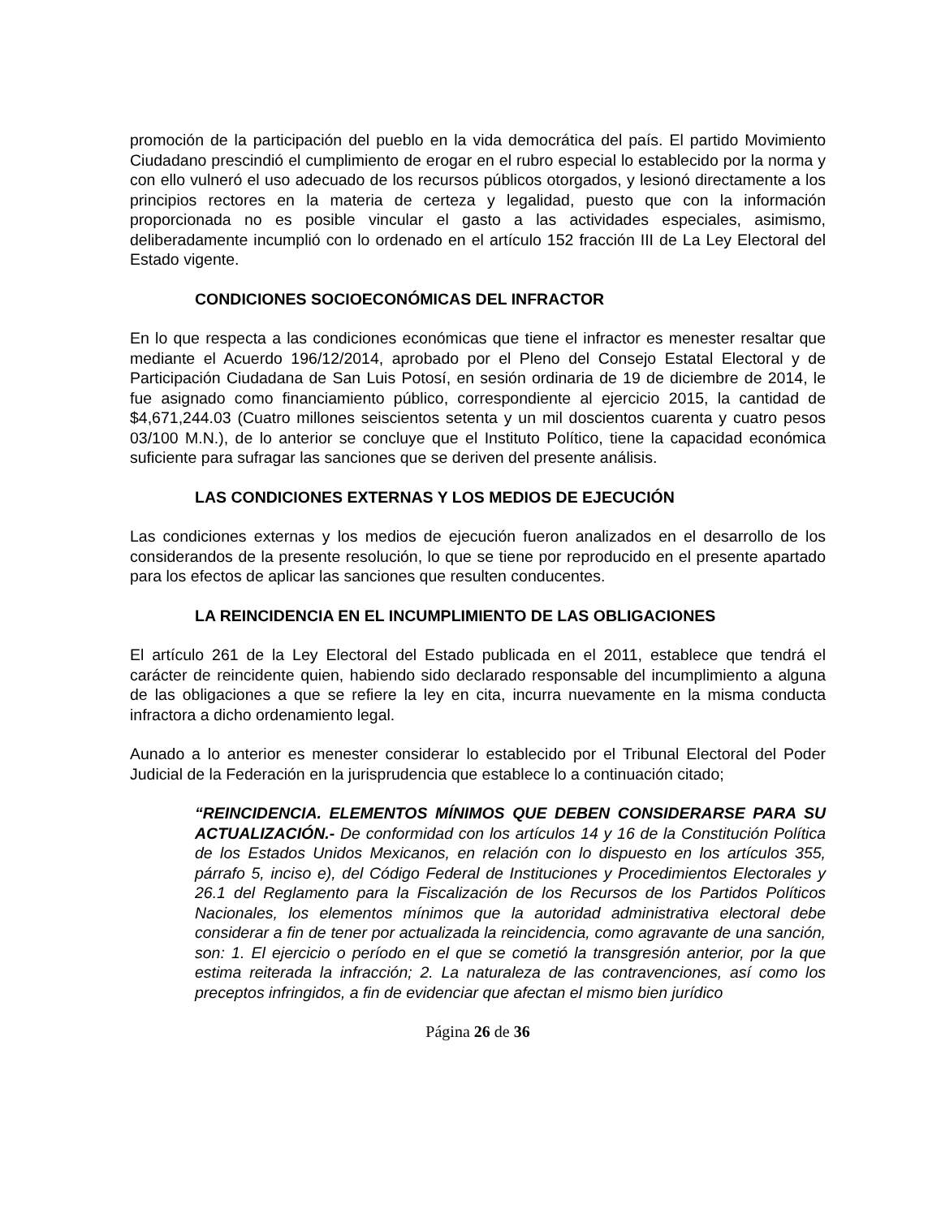promoción de la participación del pueblo en la vida democrática del país. El partido Movimiento Ciudadano prescindió el cumplimiento de erogar en el rubro especial lo establecido por la norma y con ello vulneró el uso adecuado de los recursos públicos otorgados, y lesionó directamente a los principios rectores en la materia de certeza y legalidad, puesto que con la información proporcionada no es posible vincular el gasto a las actividades especiales, asimismo, deliberadamente incumplió con lo ordenado en el artículo 152 fracción III de La Ley Electoral del Estado vigente.
CONDICIONES SOCIOECONÓMICAS DEL INFRACTOR
En lo que respecta a las condiciones económicas que tiene el infractor es menester resaltar que mediante el Acuerdo 196/12/2014, aprobado por el Pleno del Consejo Estatal Electoral y de Participación Ciudadana de San Luis Potosí, en sesión ordinaria de 19 de diciembre de 2014, le fue asignado como financiamiento público, correspondiente al ejercicio 2015, la cantidad de $4,671,244.03 (Cuatro millones seiscientos setenta y un mil doscientos cuarenta y cuatro pesos 03/100 M.N.), de lo anterior se concluye que el Instituto Político, tiene la capacidad económica suficiente para sufragar las sanciones que se deriven del presente análisis.
LAS CONDICIONES EXTERNAS Y LOS MEDIOS DE EJECUCIÓN
Las condiciones externas y los medios de ejecución fueron analizados en el desarrollo de los considerandos de la presente resolución, lo que se tiene por reproducido en el presente apartado para los efectos de aplicar las sanciones que resulten conducentes.
LA REINCIDENCIA EN EL INCUMPLIMIENTO DE LAS OBLIGACIONES
El artículo 261 de la Ley Electoral del Estado publicada en el 2011, establece que tendrá el carácter de reincidente quien, habiendo sido declarado responsable del incumplimiento a alguna de las obligaciones a que se refiere la ley en cita, incurra nuevamente en la misma conducta infractora a dicho ordenamiento legal.
Aunado a lo anterior es menester considerar lo establecido por el Tribunal Electoral del Poder Judicial de la Federación en la jurisprudencia que establece lo a continuación citado;
“REINCIDENCIA. ELEMENTOS MÍNIMOS QUE DEBEN CONSIDERARSE PARA SU ACTUALIZACIÓN.- De conformidad con los artículos 14 y 16 de la Constitución Política de los Estados Unidos Mexicanos, en relación con lo dispuesto en los artículos 355, párrafo 5, inciso e), del Código Federal de Instituciones y Procedimientos Electorales y 26.1 del Reglamento para la Fiscalización de los Recursos de los Partidos Políticos Nacionales, los elementos mínimos que la autoridad administrativa electoral debe considerar a fin de tener por actualizada la reincidencia, como agravante de una sanción, son: 1. El ejercicio o período en el que se cometió la transgresión anterior, por la que estima reiterada la infracción; 2. La naturaleza de las contravenciones, así como los preceptos infringidos, a fin de evidenciar que afectan el mismo bien jurídico
Página 26 de 36